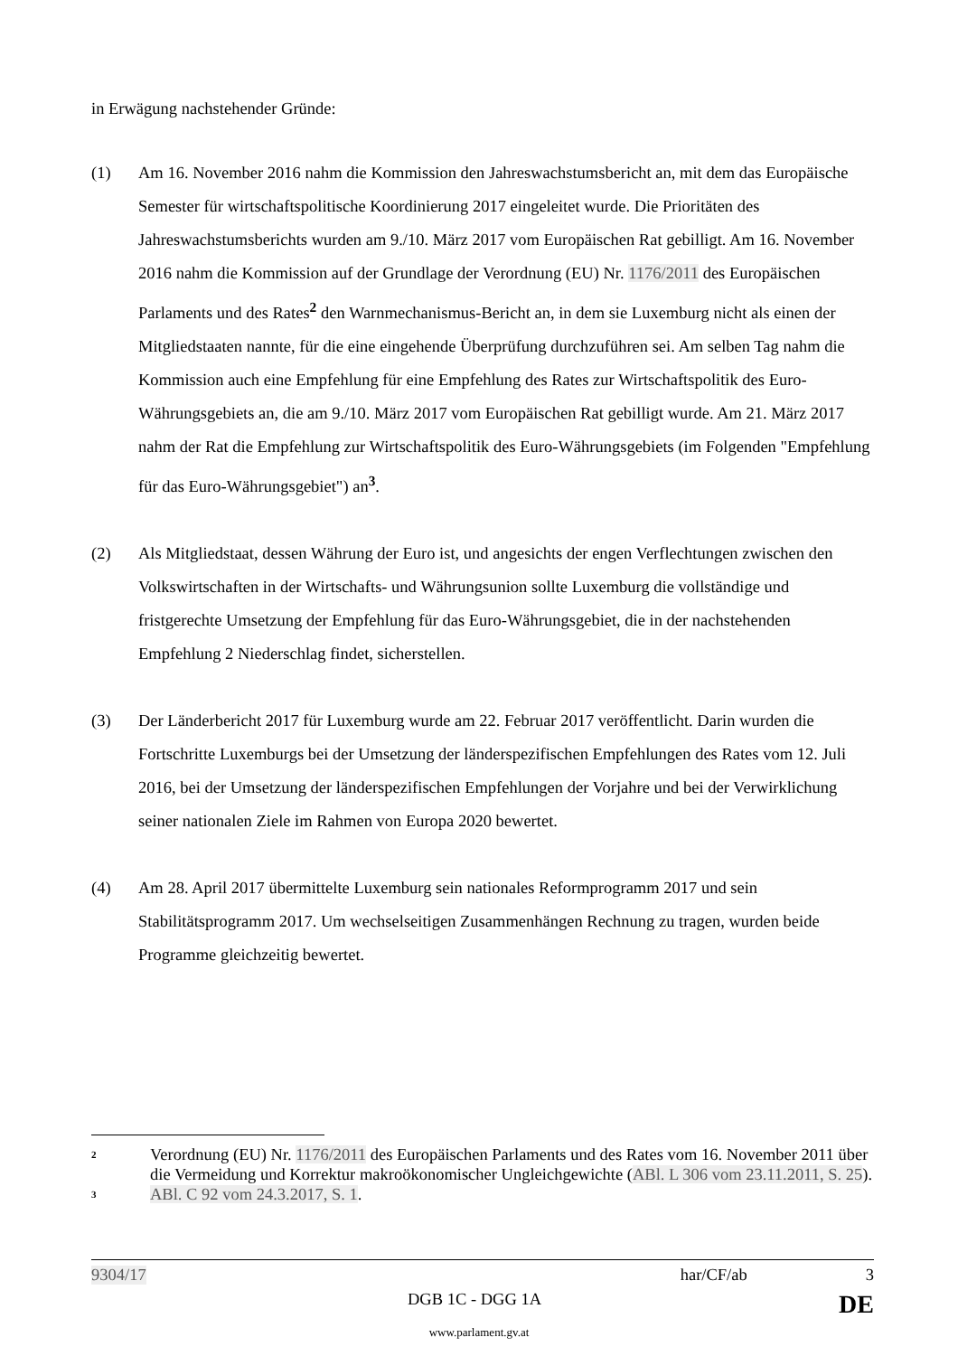in Erwägung nachstehender Gründe:
(1) Am 16. November 2016 nahm die Kommission den Jahreswachstumsbericht an, mit dem das Europäische Semester für wirtschaftspolitische Koordinierung 2017 eingeleitet wurde. Die Prioritäten des Jahreswachstumsberichts wurden am 9./10. März 2017 vom Europäischen Rat gebilligt. Am 16. November 2016 nahm die Kommission auf der Grundlage der Verordnung (EU) Nr. 1176/2011 des Europäischen Parlaments und des Rates<sup>2</sup> den Warnmechanismus-Bericht an, in dem sie Luxemburg nicht als einen der Mitgliedstaaten nannte, für die eine eingehende Überprüfung durchzuführen sei. Am selben Tag nahm die Kommission auch eine Empfehlung für eine Empfehlung des Rates zur Wirtschaftspolitik des Euro-Währungsgebiets an, die am 9./10. März 2017 vom Europäischen Rat gebilligt wurde. Am 21. März 2017 nahm der Rat die Empfehlung zur Wirtschaftspolitik des Euro-Währungsgebiets (im Folgenden "Empfehlung für das Euro-Währungsgebiet") an<sup>3</sup>.
(2) Als Mitgliedstaat, dessen Währung der Euro ist, und angesichts der engen Verflechtungen zwischen den Volkswirtschaften in der Wirtschafts- und Währungsunion sollte Luxemburg die vollständige und fristgerechte Umsetzung der Empfehlung für das Euro-Währungsgebiet, die in der nachstehenden Empfehlung 2 Niederschlag findet, sicherstellen.
(3) Der Länderbericht 2017 für Luxemburg wurde am 22. Februar 2017 veröffentlicht. Darin wurden die Fortschritte Luxemburgs bei der Umsetzung der länderspezifischen Empfehlungen des Rates vom 12. Juli 2016, bei der Umsetzung der länderspezifischen Empfehlungen der Vorjahre und bei der Verwirklichung seiner nationalen Ziele im Rahmen von Europa 2020 bewertet.
(4) Am 28. April 2017 übermittelte Luxemburg sein nationales Reformprogramm 2017 und sein Stabilitätsprogramm 2017. Um wechselseitigen Zusammenhängen Rechnung zu tragen, wurden beide Programme gleichzeitig bewertet.
2
Verordnung (EU) Nr. 1176/2011 des Europäischen Parlaments und des Rates vom 16. November 2011 über die Vermeidung und Korrektur makroökonomischer Ungleichgewichte (ABl. L 306 vom 23.11.2011, S. 25).
3
ABl. C 92 vom 24.3.2017, S. 1.
9304/17 har/CF/ab 3
DGB 1C - DGG 1A DE
www.parlament.gv.at